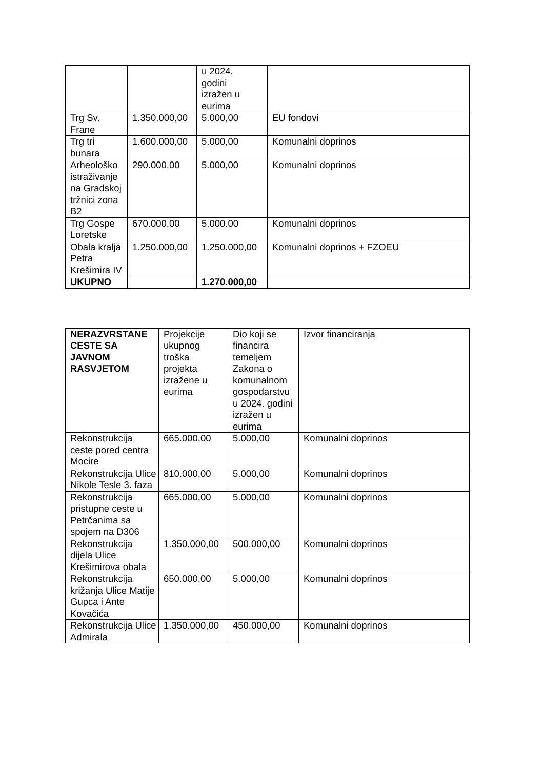| | | u 2024. godini izražen u eurima | |
| Trg Sv. Frane | 1.350.000,00 | 5.000,00 | EU fondovi |
| Trg tri bunara | 1.600.000,00 | 5.000,00 | Komunalni doprinos |
| Arheološko istraživanje na Gradskoj tržnici zona B2 | 290.000,00 | 5.000,00 | Komunalni doprinos |
| Trg Gospe Loretske | 670.000,00 | 5.000.00 | Komunalni doprinos |
| Obala kralja Petra Krešimira IV | 1.250.000,00 | 1.250.000,00 | Komunalni doprinos + FZOEU |
| UKUPNO | | 1.270.000,00 | |
| NERAZVRSTANE CESTE SA JAVNOM RASVJETOM | Projekcije ukupnog troška projekta izražene u eurima | Dio koji se financira temeljem Zakona o komunalnom gospodarstvu u 2024. godini izražen u eurima | Izvor financiranja |
| --- | --- | --- | --- |
| Rekonstrukcija ceste pored centra Mocire | 665.000,00 | 5.000,00 | Komunalni doprinos |
| Rekonstrukcija Ulice Nikole Tesle 3. faza | 810.000,00 | 5.000,00 | Komunalni doprinos |
| Rekonstrukcija pristupne ceste u Petrčanima sa spojem na D306 | 665.000,00 | 5.000,00 | Komunalni doprinos |
| Rekonstrukcija dijela Ulice Krešimirova obala | 1.350.000,00 | 500.000,00 | Komunalni doprinos |
| Rekonstrukcija križanja Ulice Matije Gupca i Ante Kovačića | 650.000,00 | 5.000,00 | Komunalni doprinos |
| Rekonstrukcija Ulice Admirala | 1.350.000,00 | 450.000,00 | Komunalni doprinos |